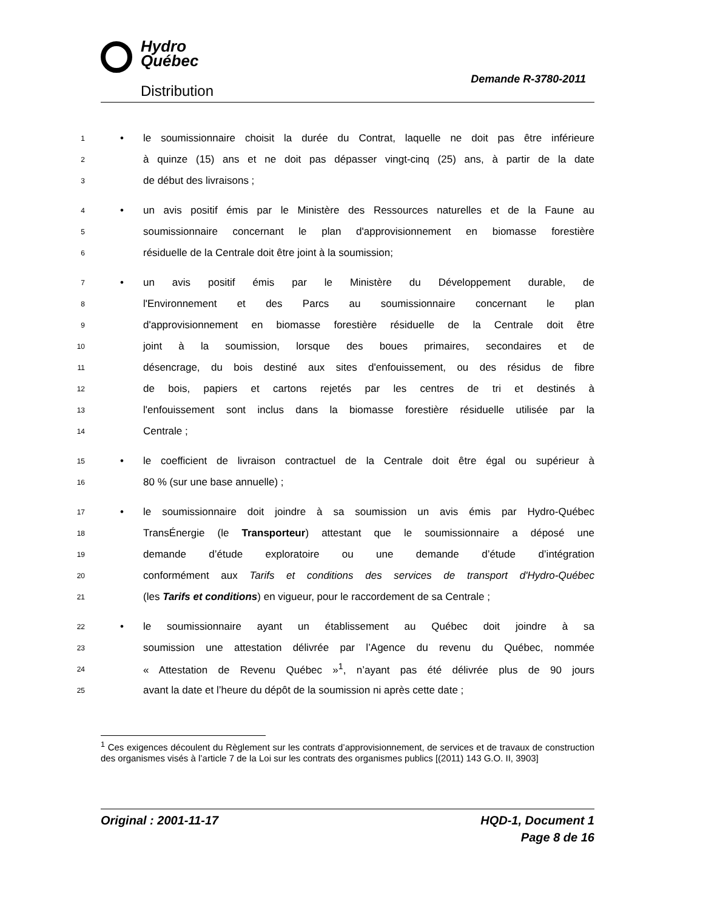Hydro
Québec
Distribution
Demande R-3780-2011
1 • le soumissionnaire choisit la durée du Contrat, laquelle ne doit pas être inférieure
2 à quinze (15) ans et ne doit pas dépasser vingt-cinq (25) ans, à partir de la date
3 de début des livraisons ;
4 • un avis positif émis par le Ministère des Ressources naturelles et de la Faune au
5 soumissionnaire concernant le plan d'approvisionnement en biomasse forestière
6 résiduelle de la Centrale doit être joint à la soumission;
7 • un avis positif émis par le Ministère du Développement durable, de
8 l'Environnement et des Parcs au soumissionnaire concernant le plan
9 d'approvisionnement en biomasse forestière résiduelle de la Centrale doit être
10 joint à la soumission, lorsque des boues primaires, secondaires et de
11 désencrage, du bois destiné aux sites d'enfouissement, ou des résidus de fibre
12 de bois, papiers et cartons rejetés par les centres de tri et destinés à
13 l'enfouissement sont inclus dans la biomasse forestière résiduelle utilisée par la
14 Centrale ;
15 • le coefficient de livraison contractuel de la Centrale doit être égal ou supérieur à
16 80 % (sur une base annuelle) ;
17 • le soumissionnaire doit joindre à sa soumission un avis émis par Hydro-Québec
18 TransÉnergie (le Transporteur) attestant que le soumissionnaire a déposé une
19 demande d’étude exploratoire ou une demande d’étude d’intégration
20 conformément aux Tarifs et conditions des services de transport d'Hydro-Québec
21 (les Tarifs et conditions) en vigueur, pour le raccordement de sa Centrale ;
22 • le soumissionnaire ayant un établissement au Québec doit joindre à sa
23 soumission une attestation délivrée par l’Agence du revenu du Québec, nommée
24 « Attestation de Revenu Québec »<sup>1</sup>, n’ayant pas été délivrée plus de 90 jours
25 avant la date et l’heure du dépôt de la soumission ni après cette date ;
<sup>1</sup> Ces exigences découlent du Règlement sur les contrats d’approvisionnement, de services et de travaux de construction des organismes visés à l’article 7 de la Loi sur les contrats des organismes publics [(2011) 143 G.O. II, 3903]
Original : 2001-11-17 HQD-1, Document 1
Page 8 de 16